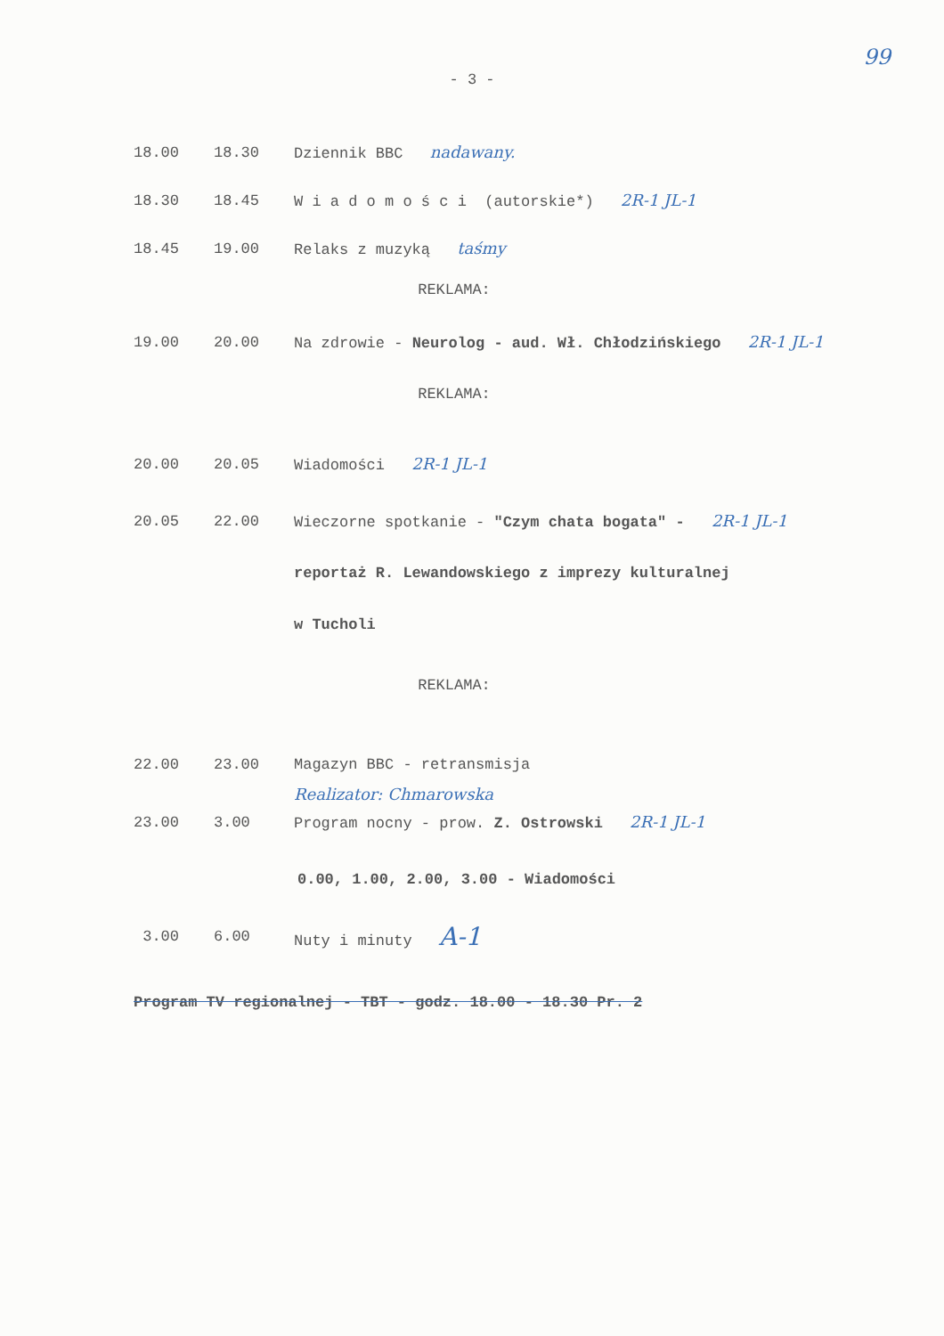99
- 3 -
18.00 18.30 Dziennik BBC nadawany.
18.30 18.45 W i a d o m o ś c i (autorskie*) 2R-1 JL-1
18.45 19.00 Relaks z muzyką taśmy
REKLAMA:
19.00 20.00 Na zdrowie - Neurolog - aud. Wł. Chłodzińskiego 2R-1 JL-1
REKLAMA:
20.00 20.05 Wiadomości 2R-1 JL-1
20.05 22.00 Wieczorne spotkanie - "Czym chata bogata" - 2R-1 JL-1
reportaż R. Lewandowskiego z imprezy kulturalnej
w Tucholi
REKLAMA:
22.00 23.00 Magazyn BBC - retransmisja
Realizator: Chmarowska
23.00 3.00 Program nocny - prow. Z. Ostrowski 2R-1 JL-1
0.00, 1.00, 2.00, 3.00 - Wiadomości
3.00 6.00 Nuty i minuty A-1
Program TV regionalnej - TBT - godz. 18.00 - 18.30 Pr. 2